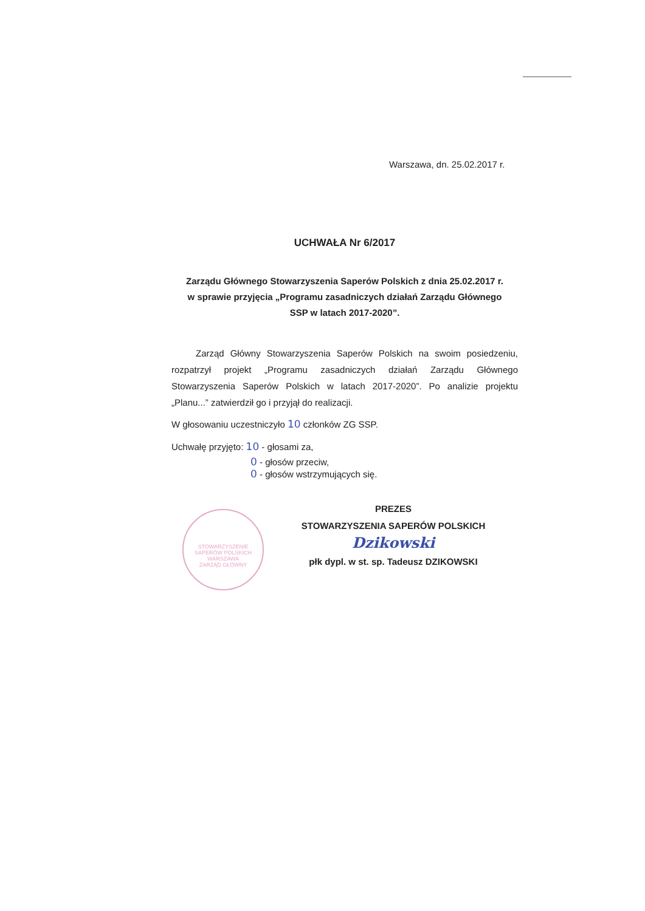Warszawa, dn. 25.02.2017 r.
STOWARZYSZENIE SAPERÓW POLSKICH
WARSZAWA
ZARZĄD GŁÓWNY
UCHWAŁA Nr 6/2017
Zarządu Głównego Stowarzyszenia Saperów Polskich z dnia 25.02.2017 r.
w sprawie przyjęcia „Programu zasadniczych działań Zarządu Głównego
SSP w latach 2017-2020”.
Zarząd Główny Stowarzyszenia Saperów Polskich na swoim posiedzeniu, rozpatrzył projekt „Programu zasadniczych działań Zarządu Głównego Stowarzyszenia Saperów Polskich w latach 2017-2020”. Po analizie projektu „Planu...” zatwierdził go i przyjął do realizacji.
W głosowaniu uczestniczyło 10 członków ZG SSP.
Uchwałę przyjęto: 10 - głosami za,
0 - głosów przeciw,
0 - głosów wstrzymujących się.
PREZES
STOWARZYSZENIA SAPERÓW POLSKICH
Dzikowski
płk dypl. w st. sp. Tadeusz DZIKOWSKI